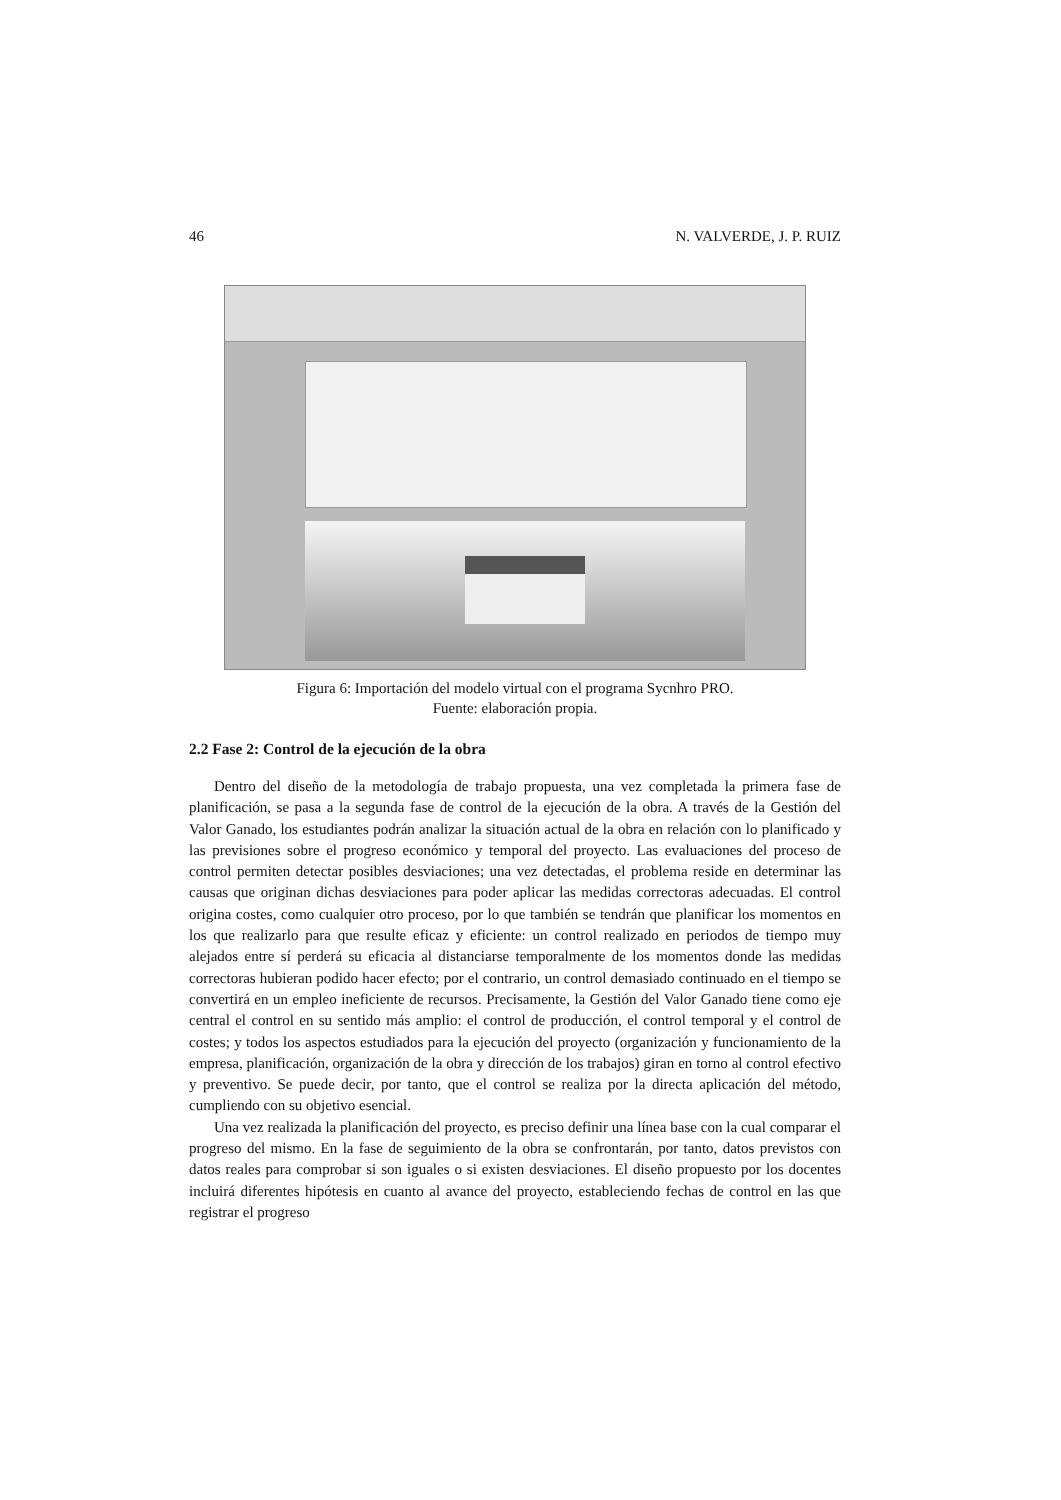46 N. VALVERDE, J. P. RUIZ
Figura 6: Importación del modelo virtual con el programa Sycnhro PRO.
Fuente: elaboración propia.
2.2 Fase 2: Control de la ejecución de la obra
Dentro del diseño de la metodología de trabajo propuesta, una vez completada la primera fase de planificación, se pasa a la segunda fase de control de la ejecución de la obra. A través de la Gestión del Valor Ganado, los estudiantes podrán analizar la situación actual de la obra en relación con lo planificado y las previsiones sobre el progreso económico y temporal del proyecto. Las evaluaciones del proceso de control permiten detectar posibles desviaciones; una vez detectadas, el problema reside en determinar las causas que originan dichas desviaciones para poder aplicar las medidas correctoras adecuadas. El control origina costes, como cualquier otro proceso, por lo que también se tendrán que planificar los momentos en los que realizarlo para que resulte eficaz y eficiente: un control realizado en periodos de tiempo muy alejados entre sí perderá su eficacia al distanciarse temporalmente de los momentos donde las medidas correctoras hubieran podido hacer efecto; por el contrario, un control demasiado continuado en el tiempo se convertirá en un empleo ineficiente de recursos. Precisamente, la Gestión del Valor Ganado tiene como eje central el control en su sentido más amplio: el control de producción, el control temporal y el control de costes; y todos los aspectos estudiados para la ejecución del proyecto (organización y funcionamiento de la empresa, planificación, organización de la obra y dirección de los trabajos) giran en torno al control efectivo y preventivo. Se puede decir, por tanto, que el control se realiza por la directa aplicación del método, cumpliendo con su objetivo esencial.
Una vez realizada la planificación del proyecto, es preciso definir una línea base con la cual comparar el progreso del mismo. En la fase de seguimiento de la obra se confrontarán, por tanto, datos previstos con datos reales para comprobar si son iguales o si existen desviaciones. El diseño propuesto por los docentes incluirá diferentes hipótesis en cuanto al avance del proyecto, estableciendo fechas de control en las que registrar el progreso